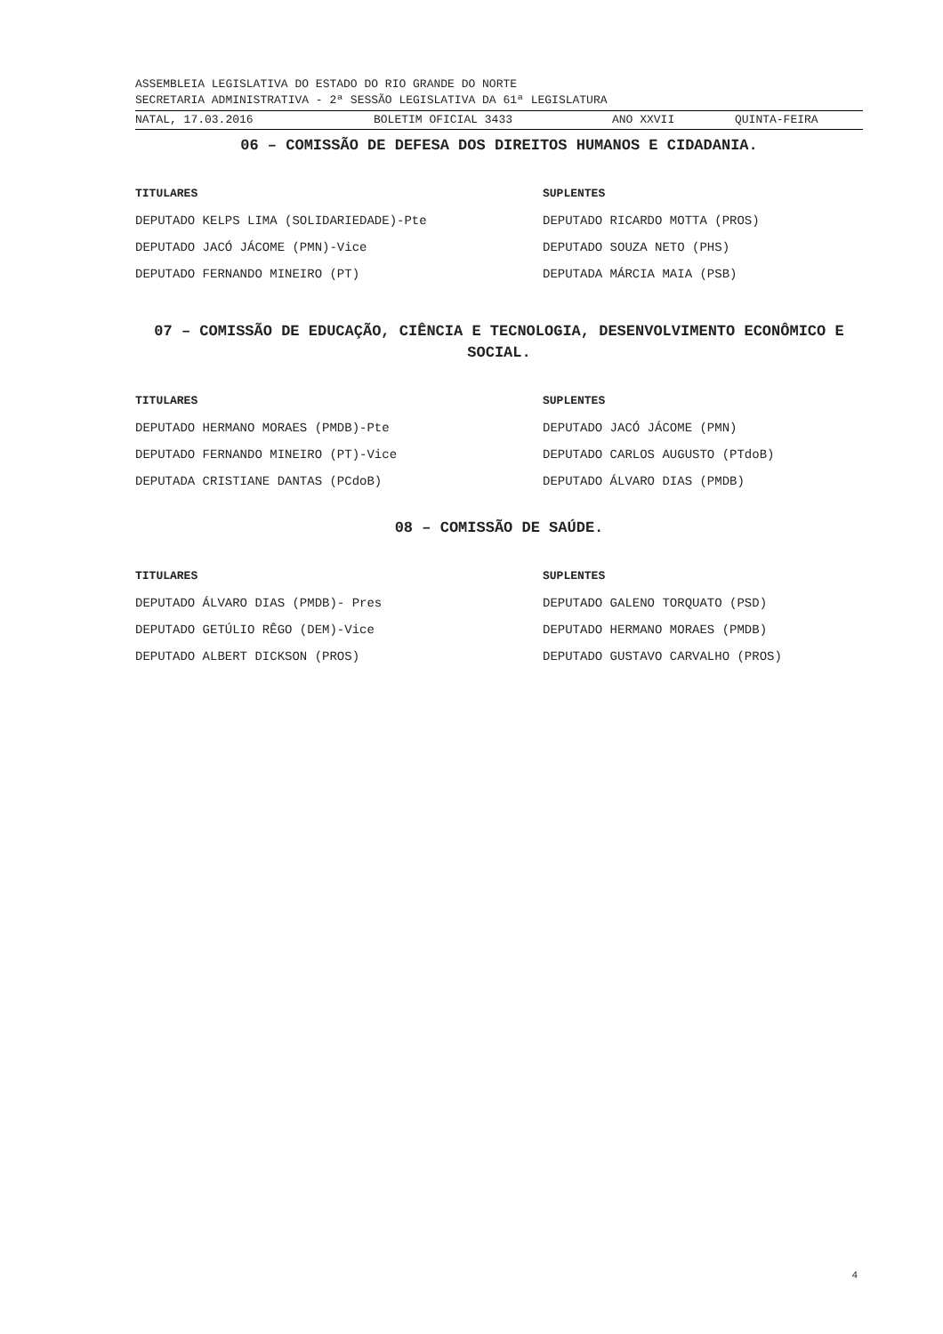ASSEMBLEIA LEGISLATIVA DO ESTADO DO RIO GRANDE DO NORTE
SECRETARIA ADMINISTRATIVA - 2ª SESSÃO LEGISLATIVA DA 61ª LEGISLATURA
NATAL, 17.03.2016 BOLETIM OFICIAL 3433 ANO XXVII QUINTA-FEIRA
06 – COMISSÃO DE DEFESA DOS DIREITOS HUMANOS E CIDADANIA.
TITULARES SUPLENTES
DEPUTADO KELPS LIMA (SOLIDARIEDADE)-Pte DEPUTADO RICARDO MOTTA (PROS)
DEPUTADO JACÓ JÁCOME (PMN)-Vice DEPUTADO SOUZA NETO (PHS)
DEPUTADO FERNANDO MINEIRO (PT) DEPUTADA MÁRCIA MAIA (PSB)
07 – COMISSÃO DE EDUCAÇÃO, CIÊNCIA E TECNOLOGIA, DESENVOLVIMENTO ECONÔMICO E SOCIAL.
TITULARES SUPLENTES
DEPUTADO HERMANO MORAES (PMDB)-Pte DEPUTADO JACÓ JÁCOME (PMN)
DEPUTADO FERNANDO MINEIRO (PT)-Vice DEPUTADO CARLOS AUGUSTO (PTdoB)
DEPUTADA CRISTIANE DANTAS (PCdoB) DEPUTADO ÁLVARO DIAS (PMDB)
08 – COMISSÃO DE SAÚDE.
TITULARES SUPLENTES
DEPUTADO ÁLVARO DIAS (PMDB)- Pres DEPUTADO GALENO TORQUATO (PSD)
DEPUTADO GETÚLIO RÊGO (DEM)-Vice DEPUTADO HERMANO MORAES (PMDB)
DEPUTADO ALBERT DICKSON (PROS) DEPUTADO GUSTAVO CARVALHO (PROS)
4